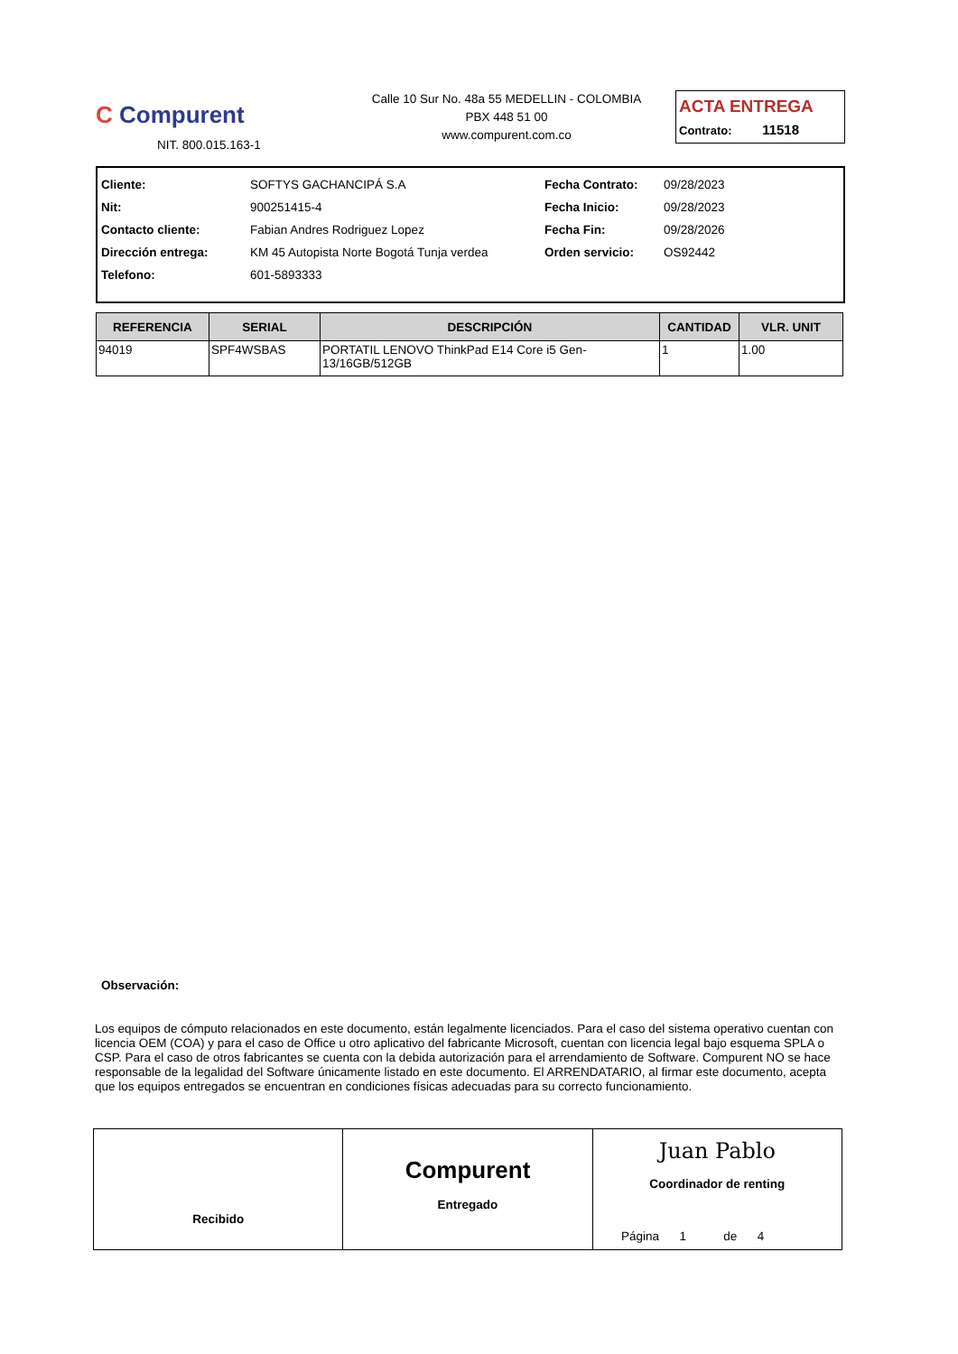C Compurent
NIT. 800.015.163-1
Calle 10 Sur No. 48a 55 MEDELLIN - COLOMBIA
PBX 448 51 00
www.compurent.com.co
ACTA ENTREGA
Contrato: 11518
| Cliente: | SOFTYS GACHANCIPÁ S.A | Fecha Contrato: | 09/28/2023 |
| Nit: | 900251415-4 | Fecha Inicio: | 09/28/2023 |
| Contacto cliente: | Fabian Andres Rodriguez Lopez | Fecha Fin: | 09/28/2026 |
| Dirección entrega: | KM 45 Autopista Norte Bogotá Tunja verdea | Orden servicio: | OS92442 |
| Telefono: | 601-5893333 | | |
| REFERENCIA | SERIAL | DESCRIPCIÓN | CANTIDAD | VLR. UNIT |
| --- | --- | --- | --- | --- |
| 94019 | SPF4WSBAS | PORTATIL LENOVO ThinkPad E14 Core i5 Gen-13/16GB/512GB | 1 | 1.00 |
Observación:
Los equipos de cómputo relacionados en este documento, están legalmente licenciados. Para el caso del sistema operativo cuentan con licencia OEM (COA) y para el caso de Office u otro aplicativo del fabricante Microsoft, cuentan con licencia legal bajo esquema SPLA o CSP. Para el caso de otros fabricantes se cuenta con la debida autorización para el arrendamiento de Software. Compurent NO se hace responsable de la legalidad del Software únicamente listado en este documento. El ARRENDATARIO, al firmar este documento, acepta que los equipos entregados se encuentran en condiciones físicas adecuadas para su correcto funcionamiento.
Recibido
Compurent
Entregado
Juan Pablo
Coordinador de renting
Página 1 de 4